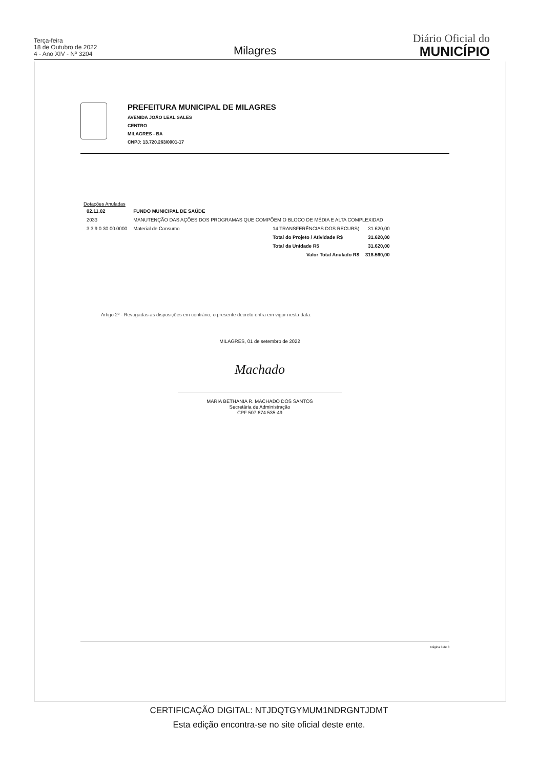Terça-feira
18 de Outubro de 2022
4 - Ano XIV - Nº 3204
Milagres
Diário Oficial do
MUNICÍPIO
PREFEITURA MUNICIPAL DE MILAGRES
AVENIDA JOÃO LEAL SALES
CENTRO
MILAGRES - BA
CNPJ: 13.720.263/0001-17
Dotações Anuladas
| 02.11.02 | FUNDO MUNICIPAL DE SAÚDE | | |
| 2033 | MANUTENÇÃO DAS AÇÕES DOS PROGRAMAS QUE COMPÕEM O BLOCO DE MÉDIA E ALTA COMPLEXIDAD | | |
| 3.3.9.0.30.00.0000 | Material de Consumo | 14 TRANSFERÊNCIAS DOS RECURS( | 31.620,00 |
| | | Total do Projeto / Atividade R$ | 31.620,00 |
| | | Total da Unidade R$ | 31.620,00 |
| | | Valor Total Anulado R$ | 318.560,00 |
Artigo 2º - Revogadas as disposições em contrário, o presente decreto entra em vigor nesta data.
MILAGRES, 01 de setembro de 2022
Machado
MARIA BETHANIA R. MACHADO DOS SANTOS
Secretária de Administração
CPF 507.674.535-49
Página 3 de 3
CERTIFICAÇÃO DIGITAL: NTJDQTGYMUM1NDRGNTJDMT
Esta edição encontra-se no site oficial deste ente.